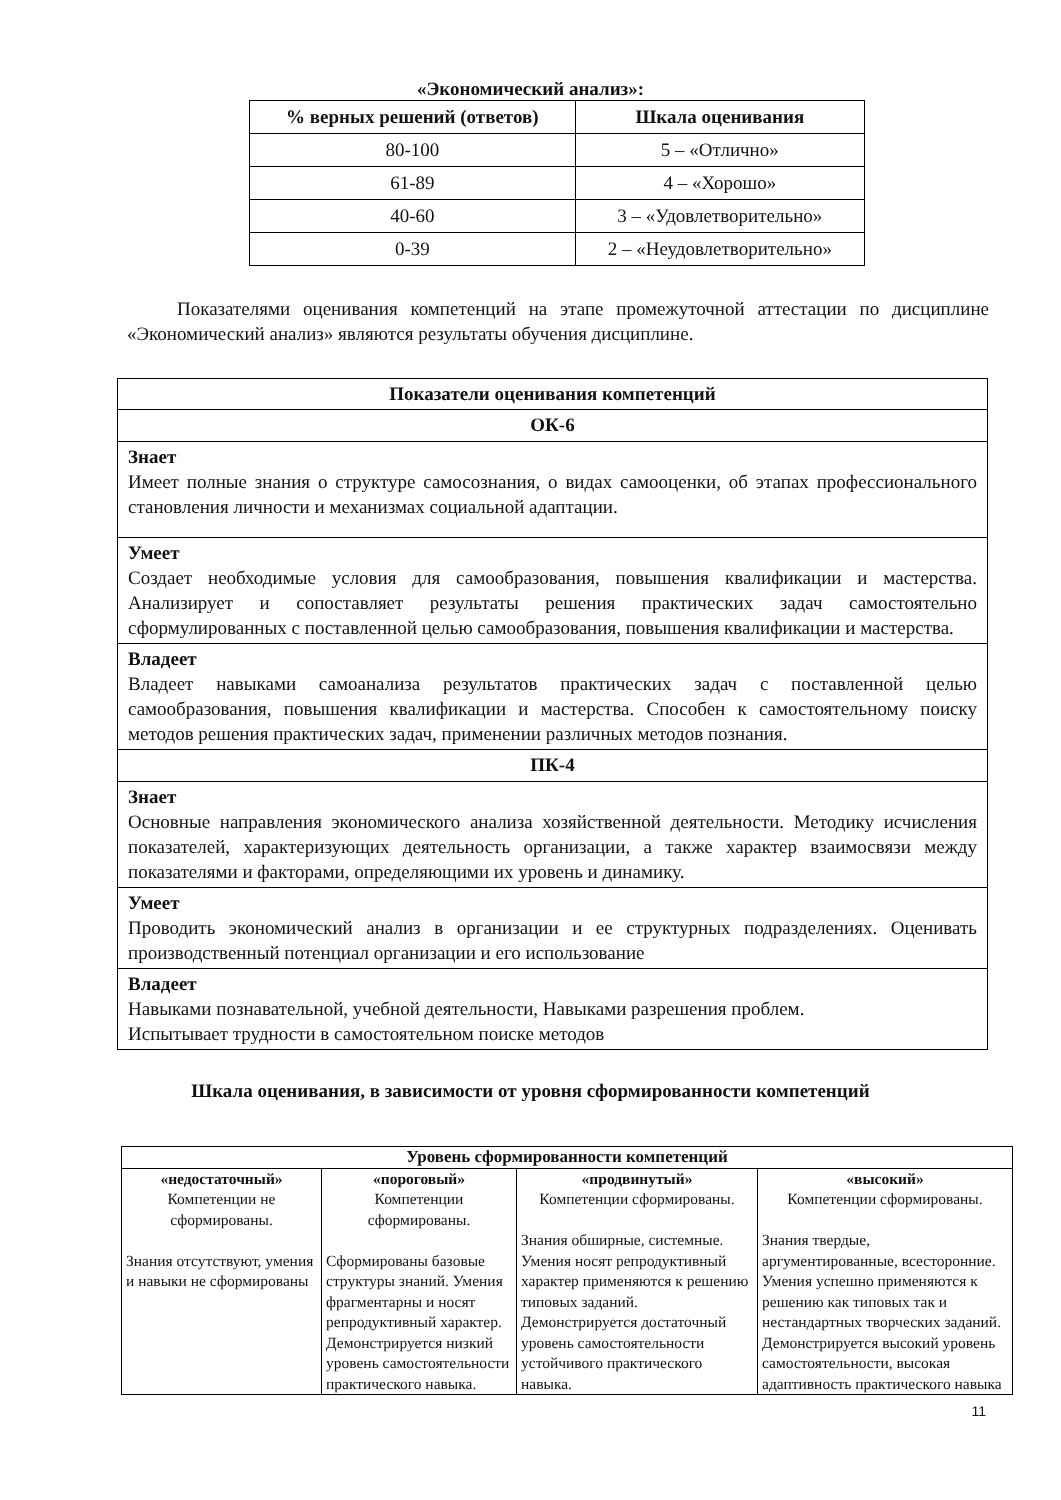«Экономический анализ»:
| % верных решений (ответов) | Шкала оценивания |
| --- | --- |
| 80-100 | 5 – «Отлично» |
| 61-89 | 4 – «Хорошо» |
| 40-60 | 3 – «Удовлетворительно» |
| 0-39 | 2 – «Неудовлетворительно» |
Показателями оценивания компетенций на этапе промежуточной аттестации по дисциплине «Экономический анализ» являются результаты обучения дисциплине.
| Показатели оценивания компетенций |
| ОК-6 |
| Знает Имеет полные знания о структуре самосознания, о видах самооценки, об этапах профессионального становления личности и механизмах социальной адаптации. |
| Умеет Создает необходимые условия для самообразования, повышения квалификации и мастерства. Анализирует и сопоставляет результаты решения практических задач самостоятельно сформулированных с поставленной целью самообразования, повышения квалификации и мастерства. |
| Владеет Владеет навыками самоанализа результатов практических задач с поставленной целью самообразования, повышения квалификации и мастерства. Способен к самостоятельному поиску методов решения практических задач, применении различных методов познания. |
| ПК-4 |
| Знает Основные направления экономического анализа хозяйственной деятельности. Методику исчисления показателей, характеризующих деятельность организации, а также характер взаимосвязи между показателями и факторами, определяющими их уровень и динамику. |
| Умеет Проводить экономический анализ в организации и ее структурных подразделениях. Оценивать производственный потенциал организации и его использование |
| Владеет Навыками познавательной, учебной деятельности, Навыками разрешения проблем. Испытывает трудности в самостоятельном поиске методов |
Шкала оценивания, в зависимости от уровня сформированности компетенций
| Уровень сформированности компетенций | | | |
| --- | --- | --- | --- |
| «недостаточный» Компетенции не сформированы. Знания отсутствуют, умения и навыки не сформированы | «пороговый» Компетенции сформированы. Сформированы базовые структуры знаний. Умения фрагментарны и носят репродуктивный характер. Демонстрируется низкий уровень самостоятельности практического навыка. | «продвинутый» Компетенции сформированы. Знания обширные, системные. Умения носят репродуктивный характер применяются к решению типовых заданий. Демонстрируется достаточный уровень самостоятельности устойчивого практического навыка. | «высокий» Компетенции сформированы. Знания твердые, аргументированные, всесторонние. Умения успешно применяются к решению как типовых так и нестандартных творческих заданий. Демонстрируется высокий уровень самостоятельности, высокая адаптивность практического навыка |
11